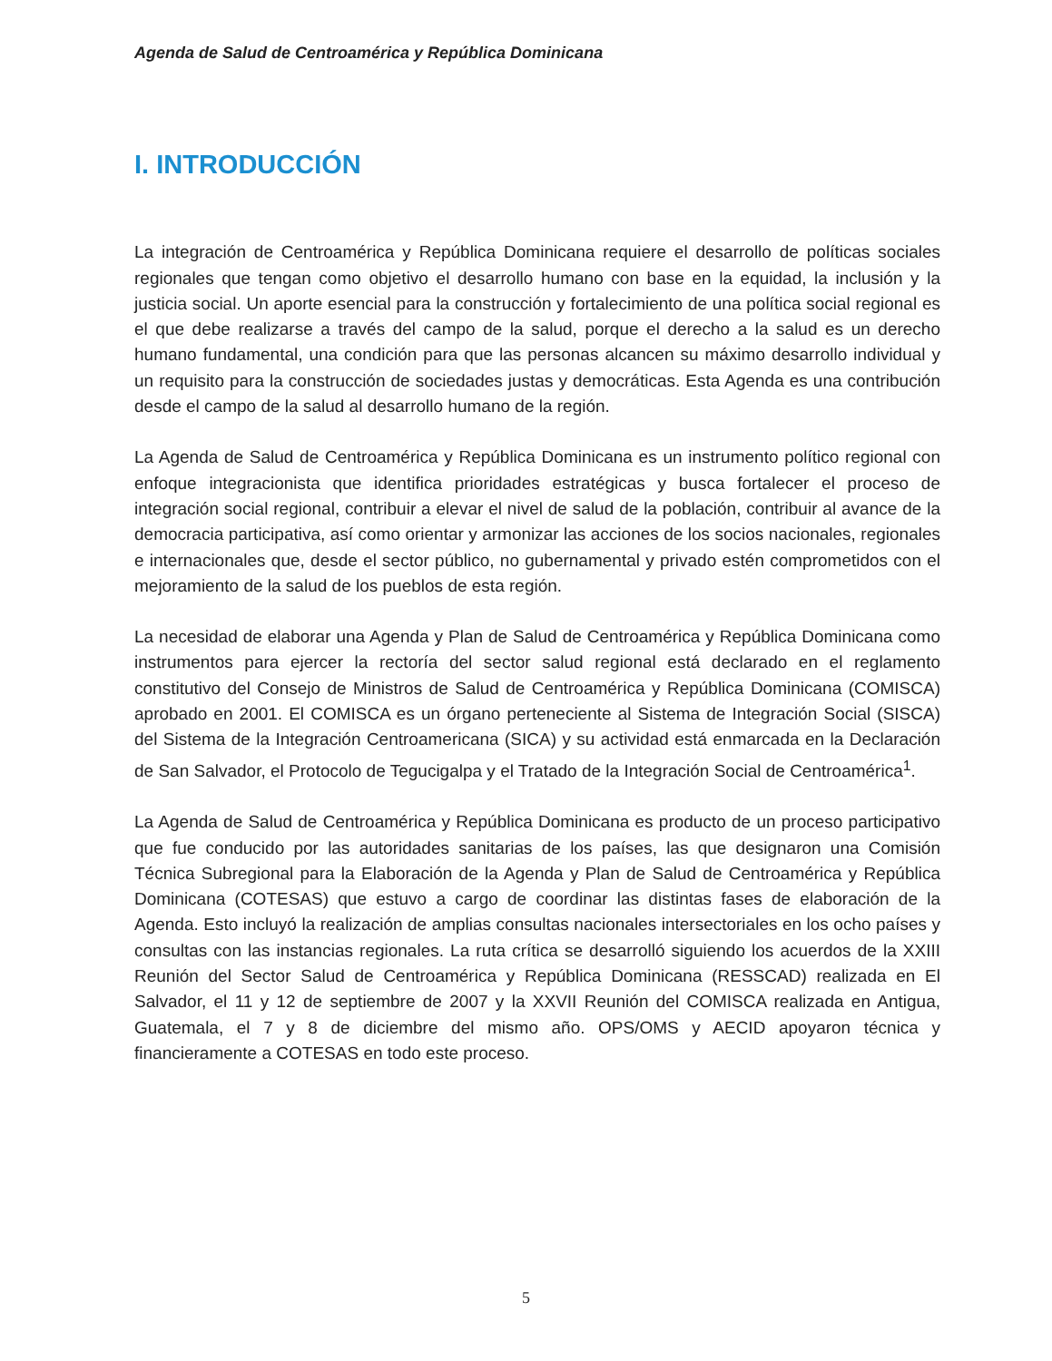Agenda de Salud de Centroamérica y República Dominicana
I. INTRODUCCIÓN
La integración de Centroamérica y República Dominicana requiere el desarrollo de políticas sociales regionales que tengan como objetivo el desarrollo humano con base en la equidad, la inclusión y la justicia social. Un aporte esencial para la construcción y fortalecimiento de una política social regional es el que debe realizarse a través del campo de la salud, porque el derecho a la salud es un derecho humano fundamental, una condición para que las personas alcancen su máximo desarrollo individual y un requisito para la construcción de sociedades justas y democráticas. Esta Agenda es una contribución desde el campo de la salud al desarrollo humano de la región.
La Agenda de Salud de Centroamérica y República Dominicana es un instrumento político regional con enfoque integracionista que identifica prioridades estratégicas y busca fortalecer el proceso de integración social regional, contribuir a elevar el nivel de salud de la población, contribuir al avance de la democracia participativa, así como orientar y armonizar las acciones de los socios nacionales, regionales e internacionales que, desde el sector público, no gubernamental y privado estén comprometidos con el mejoramiento de la salud de los pueblos de esta región.
La necesidad de elaborar una Agenda y Plan de Salud de Centroamérica y República Dominicana como instrumentos para ejercer la rectoría del sector salud regional está declarado en el reglamento constitutivo del Consejo de Ministros de Salud de Centroamérica y República Dominicana (COMISCA) aprobado en 2001. El COMISCA es un órgano perteneciente al Sistema de Integración Social (SISCA) del Sistema de la Integración Centroamericana (SICA) y su actividad está enmarcada en la Declaración de San Salvador, el Protocolo de Tegucigalpa y el Tratado de la Integración Social de Centroamérica<sup>1</sup>.
La Agenda de Salud de Centroamérica y República Dominicana es producto de un proceso participativo que fue conducido por las autoridades sanitarias de los países, las que designaron una Comisión Técnica Subregional para la Elaboración de la Agenda y Plan de Salud de Centroamérica y República Dominicana (COTESAS) que estuvo a cargo de coordinar las distintas fases de elaboración de la Agenda. Esto incluyó la realización de amplias consultas nacionales intersectoriales en los ocho países y consultas con las instancias regionales. La ruta crítica se desarrolló siguiendo los acuerdos de la XXIII Reunión del Sector Salud de Centroamérica y República Dominicana (RESSCAD) realizada en El Salvador, el 11 y 12 de septiembre de 2007 y la XXVII Reunión del COMISCA realizada en Antigua, Guatemala, el 7 y 8 de diciembre del mismo año. OPS/OMS y AECID apoyaron técnica y financieramente a COTESAS en todo este proceso.
5